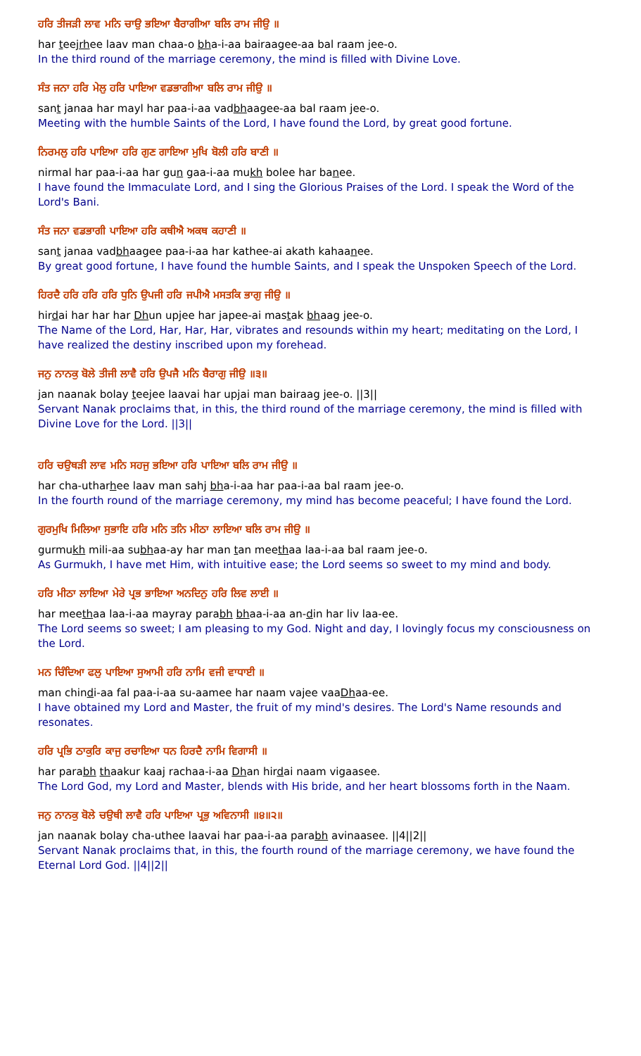ਹਰਿ ਤੀਜੜੀ ਲਾਵ ਮਨਿ ਚਾਉ ਭਇਆ ਬੈਰਾਗੀਆ ਬਲਿ ਰਾਮ ਜੀਉ ॥
har teejrhee laav man chaa-o bha-i-aa bairaagee-aa bal raam jee-o.
In the third round of the marriage ceremony, the mind is filled with Divine Love.
ਸੰਤ ਜਨਾ ਹਰਿ ਮੇਲੁ ਹਰਿ ਪਾਇਆ ਵਡਭਾਗੀਆ ਬਲਿ ਰਾਮ ਜੀਉ ॥
sant janaa har mayl har paa-i-aa vadbhaagee-aa bal raam jee-o.
Meeting with the humble Saints of the Lord, I have found the Lord, by great good fortune.
ਨਿਰਮਲੁ ਹਰਿ ਪਾਇਆ ਹਰਿ ਗੁਣ ਗਾਇਆ ਮੁਖਿ ਬੋਲੀ ਹਰਿ ਬਾਣੀ ॥
nirmal har paa-i-aa har gun gaa-i-aa mukh bolee har banee.
I have found the Immaculate Lord, and I sing the Glorious Praises of the Lord. I speak the Word of the Lord's Bani.
ਸੰਤ ਜਨਾ ਵਡਭਾਗੀ ਪਾਇਆ ਹਰਿ ਕਥੀਐ ਅਕਥ ਕਹਾਣੀ ॥
sant janaa vadbhaagee paa-i-aa har kathee-ai akath kahaanee.
By great good fortune, I have found the humble Saints, and I speak the Unspoken Speech of the Lord.
ਹਿਰਦੈ ਹਰਿ ਹਰਿ ਹਰਿ ਧੁਨਿ ਉਪਜੀ ਹਰਿ ਜਪੀਐ ਮਸਤਕਿ ਭਾਗੁ ਜੀਉ ॥
hirdai har har har Dhun upjee har japee-ai mastak bhaag jee-o.
The Name of the Lord, Har, Har, Har, vibrates and resounds within my heart; meditating on the Lord, I have realized the destiny inscribed upon my forehead.
ਜਨੁ ਨਾਨਕੁ ਬੋਲੇ ਤੀਜੀ ਲਾਵੈ ਹਰਿ ਉਪਜੈ ਮਨਿ ਬੈਰਾਗੁ ਜੀਉ ॥੩॥
jan naanak bolay teejee laavai har upjai man bairaag jee-o. ||3||
Servant Nanak proclaims that, in this, the third round of the marriage ceremony, the mind is filled with Divine Love for the Lord. ||3||
ਹਰਿ ਚਉਥੜੀ ਲਾਵ ਮਨਿ ਸਹਜੁ ਭਇਆ ਹਰਿ ਪਾਇਆ ਬਲਿ ਰਾਮ ਜੀਉ ॥
har cha-utharhee laav man sahj bha-i-aa har paa-i-aa bal raam jee-o.
In the fourth round of the marriage ceremony, my mind has become peaceful; I have found the Lord.
ਗੁਰਮੁਖਿ ਮਿਲਿਆ ਸੁਭਾਇ ਹਰਿ ਮਨਿ ਤਨਿ ਮੀਠਾ ਲਾਇਆ ਬਲਿ ਰਾਮ ਜੀਉ ॥
gurmukh mili-aa subhaa-ay har man tan meethaa laa-i-aa bal raam jee-o.
As Gurmukh, I have met Him, with intuitive ease; the Lord seems so sweet to my mind and body.
ਹਰਿ ਮੀਠਾ ਲਾਇਆ ਮੇਰੇ ਪ੍ਰਭ ਭਾਇਆ ਅਨਦਿਨੁ ਹਰਿ ਲਿਵ ਲਾਈ ॥
har meethaa laa-i-aa mayray parabh bhaa-i-aa an-din har liv laa-ee.
The Lord seems so sweet; I am pleasing to my God. Night and day, I lovingly focus my consciousness on the Lord.
ਮਨ ਚਿੰਦਿਆ ਫਲੁ ਪਾਇਆ ਸੁਆਮੀ ਹਰਿ ਨਾਮਿ ਵਜੀ ਵਾਧਾਈ ॥
man chindi-aa fal paa-i-aa su-aamee har naam vajee vaaDhaa-ee.
I have obtained my Lord and Master, the fruit of my mind's desires. The Lord's Name resounds and resonates.
ਹਰਿ ਪ੍ਰਭਿ ਠਾਕੁਰਿ ਕਾਜੁ ਰਚਾਇਆ ਧਨ ਹਿਰਦੈ ਨਾਮਿ ਵਿਗਾਸੀ ॥
har parabh thaakur kaaj rachaa-i-aa Dhan hirdai naam vigaasee.
The Lord God, my Lord and Master, blends with His bride, and her heart blossoms forth in the Naam.
ਜਨੁ ਨਾਨਕੁ ਬੋਲੇ ਚਉਥੀ ਲਾਵੈ ਹਰਿ ਪਾਇਆ ਪ੍ਰਭੁ ਅਵਿਨਾਸੀ ॥੪॥੨॥
jan naanak bolay cha-uthee laavai har paa-i-aa parabh avinaasee. ||4||2||
Servant Nanak proclaims that, in this, the fourth round of the marriage ceremony, we have found the Eternal Lord God. ||4||2||